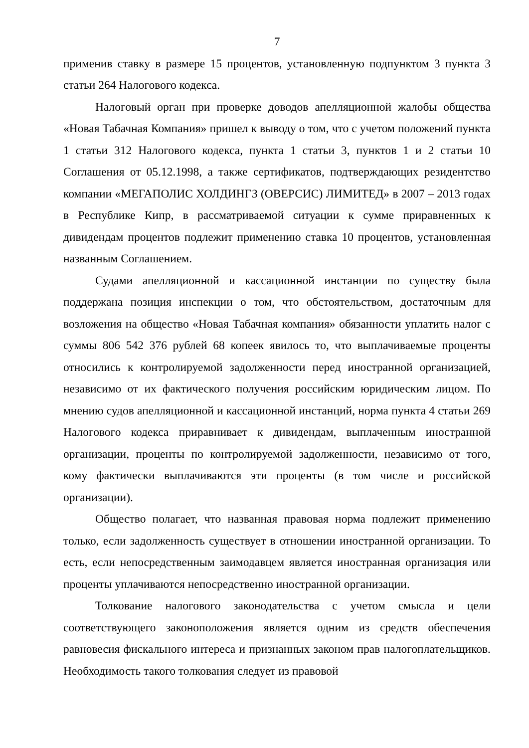7
применив ставку в размере 15 процентов, установленную подпунктом 3 пункта 3 статьи 264 Налогового кодекса.
Налоговый орган при проверке доводов апелляционной жалобы общества «Новая Табачная Компания» пришел к выводу о том, что с учетом положений пункта 1 статьи 312 Налогового кодекса, пункта 1 статьи 3, пунктов 1 и 2 статьи 10 Соглашения от 05.12.1998, а также сертификатов, подтверждающих резидентство компании «МЕГАПОЛИС ХОЛДИНГЗ (ОВЕРСИС) ЛИМИТЕД» в 2007 – 2013 годах в Республике Кипр, в рассматриваемой ситуации к сумме приравненных к дивидендам процентов подлежит применению ставка 10 процентов, установленная названным Соглашением.
Судами апелляционной и кассационной инстанции по существу была поддержана позиция инспекции о том, что обстоятельством, достаточным для возложения на общество «Новая Табачная компания» обязанности уплатить налог с суммы 806 542 376 рублей 68 копеек явилось то, что выплачиваемые проценты относились к контролируемой задолженности перед иностранной организацией, независимо от их фактического получения российским юридическим лицом. По мнению судов апелляционной и кассационной инстанций, норма пункта 4 статьи 269 Налогового кодекса приравнивает к дивидендам, выплаченным иностранной организации, проценты по контролируемой задолженности, независимо от того, кому фактически выплачиваются эти проценты (в том числе и российской организации).
Общество полагает, что названная правовая норма подлежит применению только, если задолженность существует в отношении иностранной организации. То есть, если непосредственным заимодавцем является иностранная организация или проценты уплачиваются непосредственно иностранной организации.
Толкование налогового законодательства с учетом смысла и цели соответствующего законоположения является одним из средств обеспечения равновесия фискального интереса и признанных законом прав налогоплательщиков. Необходимость такого толкования следует из правовой